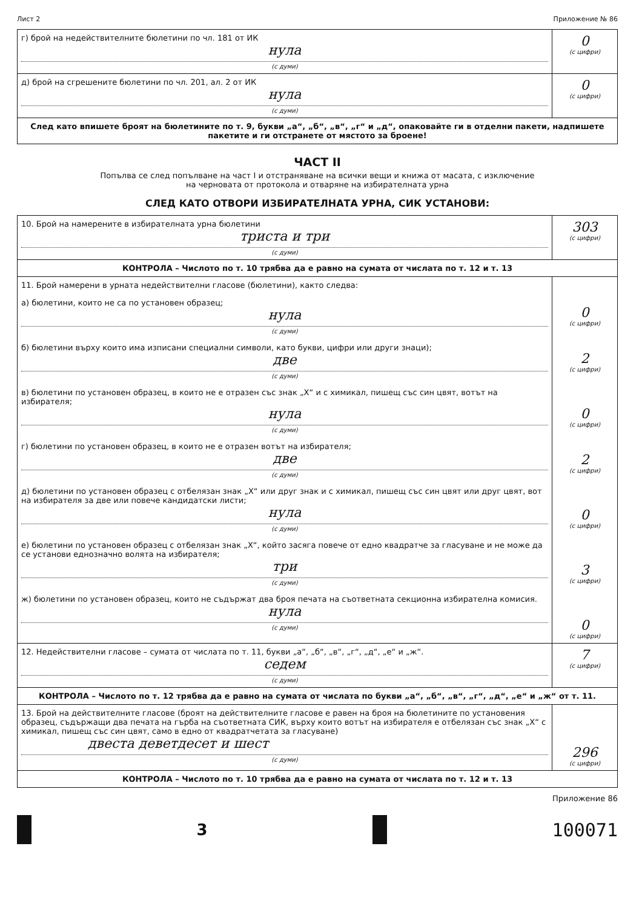Лист 2 Приложение № 86
| г) брой на недействителните бюлетини по чл. 181 от ИК нула (с думи) | 0 (с цифри) |
| д) брой на сгрешените бюлетини по чл. 201, ал. 2 от ИК нула (с думи) | 0 (с цифри) |
| След като впишете броят на бюлетините по т. 9, букви „а“, „б“, „в“, „г“ и „д“, опаковайте ги в отделни пакети, надпишете пакетите и ги отстранете от мястото за броене! | |
ЧАСТ II
Попълва се след попълване на част I и отстраняване на всички вещи и книжа от масата, с изключение
на черновата от протокола и отваряне на избирателната урна
СЛЕД КАТО ОТВОРИ ИЗБИРАТЕЛНАТА УРНА, СИК УСТАНОВИ:
| 10. Брой на намерените в избирателната урна бюлетини триста и три (с думи) | 303 (с цифри) |
| КОНТРОЛА – Числото по т. 10 трябва да е равно на сумата от числата по т. 12 и т. 13 | |
| 11. Брой намерени в урната недействителни гласове (бюлетини), както следва: а) бюлетини, които не са по установен образец; нула (с думи) б) бюлетини върху които има изписани специални символи, като букви, цифри или други знаци); две (с думи) в) бюлетини по установен образец, в които не е отразен със знак „Х“ и с химикал, пишещ със син цвят, вотът на избирателя; нула (с думи) г) бюлетини по установен образец, в които не е отразен вотът на избирателя; две (с думи) д) бюлетини по установен образец с отбелязан знак „Х“ или друг знак и с химикал, пишещ със син цвят или друг цвят, вот на избирателя за две или повече кандидатски листи; нула (с думи) е) бюлетини по установен образец с отбелязан знак „Х“, който засяга повече от едно квадратче за гласуване и не може да се установи еднозначно волята на избирателя; три (с думи) ж) бюлетини по установен образец, които не съдържат два броя печата на съответната секционна избирателна комисия. нула (с думи) | 0 (с цифри) 2 (с цифри) 0 (с цифри) 2 (с цифри) 0 (с цифри) 3 (с цифри) 0 (с цифри) |
| 12. Недействителни гласове – сумата от числата по т. 11, букви „а“, „б“, „в“, „г“, „д“, „е“ и „ж“. седем (с думи) | 7 (с цифри) |
| КОНТРОЛА – Числото по т. 12 трябва да е равно на сумата от числата по букви „а“, „б“, „в“, „г“, „д“, „е“ и „ж“ от т. 11. | |
| 13. Брой на действителните гласове (броят на действителните гласове е равен на броя на бюлетините по установения образец, съдържащи два печата на гърба на съответната СИК, върху които вотът на избирателя е отбелязан със знак „Х“ с химикал, пишещ със син цвят, само в едно от квадратчетата за гласуване) двеста деветдесет и шест (с думи) | 296 (с цифри) |
| КОНТРОЛА – Числото по т. 10 трябва да е равно на сумата от числата по т. 12 и т. 13 | |
Приложение 86
3
100071